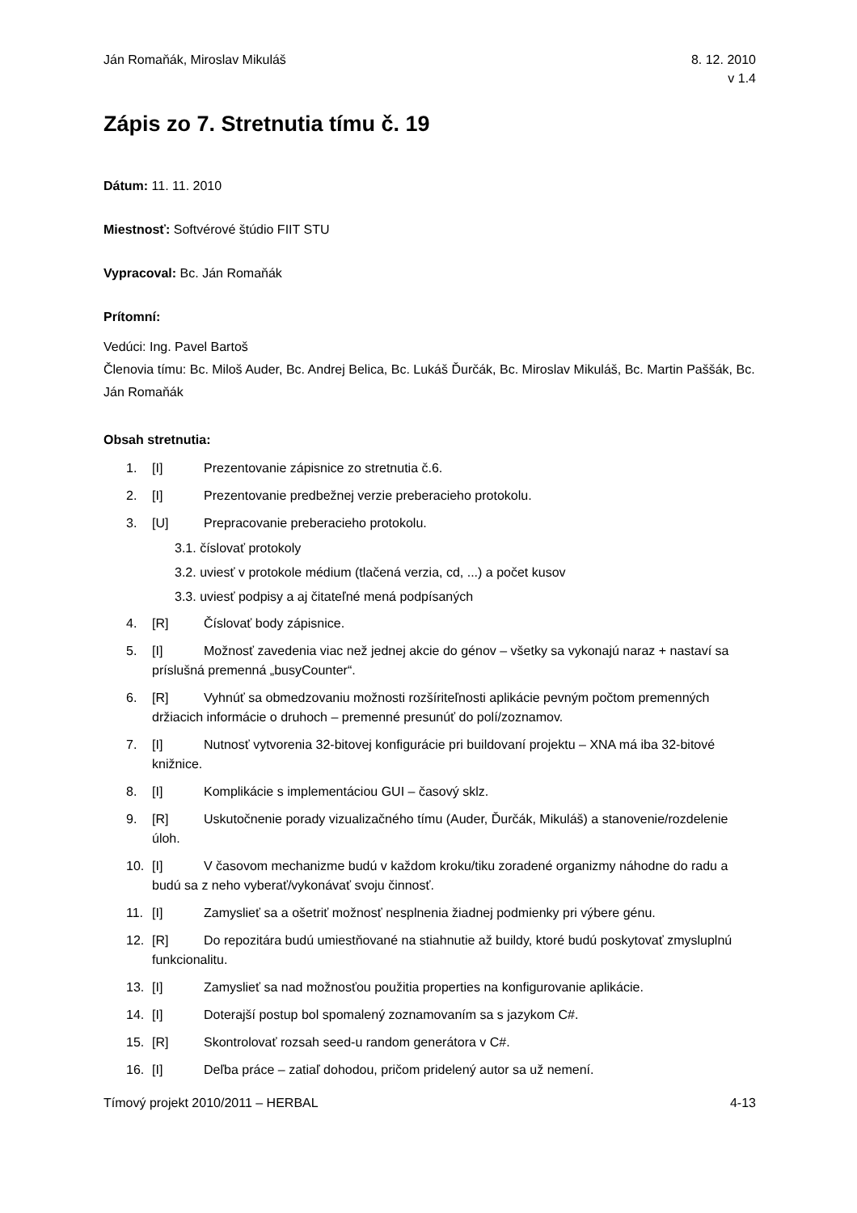Ján Romaňák, Miroslav Mikuláš 8. 12. 2010
v 1.4
Zápis zo 7. Stretnutia tímu č. 19
Dátum: 11. 11. 2010
Miestnosť: Softvérové štúdio FIIT STU
Vypracoval: Bc. Ján Romaňák
Prítomní:
Vedúci: Ing. Pavel Bartoš
Členovia tímu: Bc. Miloš Auder, Bc. Andrej Belica, Bc. Lukáš Ďurčák, Bc. Miroslav Mikuláš, Bc. Martin Paššák, Bc. Ján Romaňák
Obsah stretnutia:
1. [I] Prezentovanie zápisnice zo stretnutia č.6.
2. [I] Prezentovanie predbežnej verzie preberacieho protokolu.
3. [U] Prepracovanie preberacieho protokolu.
3.1. číslovať protokoly
3.2. uviesť v protokole médium (tlačená verzia, cd, ...) a počet kusov
3.3. uviesť podpisy a aj čitateľné mená podpísaných
4. [R] Číslovať body zápisnice.
5. [I] Možnosť zavedenia viac než jednej akcie do génov – všetky sa vykonajú naraz + nastaví sa príslušná premenná „busyCounter“.
6. [R] Vyhnúť sa obmedzovaniu možnosti rozšíriteľnosti aplikácie pevným počtom premenných držiacich informácie o druhoch – premenné presunúť do polí/zoznamov.
7. [I] Nutnosť vytvorenia 32-bitovej konfigurácie pri buildovaní projektu – XNA má iba 32-bitové knižnice.
8. [I] Komplikácie s implementáciou GUI – časový sklz.
9. [R] Uskutočnenie porady vizualizačného tímu (Auder, Ďurčák, Mikuláš) a stanovenie/rozdelenie úloh.
10. [I] V časovom mechanizme budú v každom kroku/tiku zoradené organizmy náhodne do radu a budú sa z neho vyberať/vykonávať svoju činnosť.
11. [I] Zamyslieť sa a ošetriť možnosť nesplnenia žiadnej podmienky pri výbere génu.
12. [R] Do repozitára budú umiestňované na stiahnutie až buildy, ktoré budú poskytovať zmysluplnú funkcionalitu.
13. [I] Zamyslieť sa nad možnosťou použitia properties na konfigurovanie aplikácie.
14. [I] Doterajší postup bol spomalený zoznamovaním sa s jazykom C#.
15. [R] Skontrolovať rozsah seed-u random generátora v C#.
16. [I] Deľba práce – zatiaľ dohodou, pričom pridelený autor sa už nemení.
Tímový projekt 2010/2011 – HERBAL
4-13